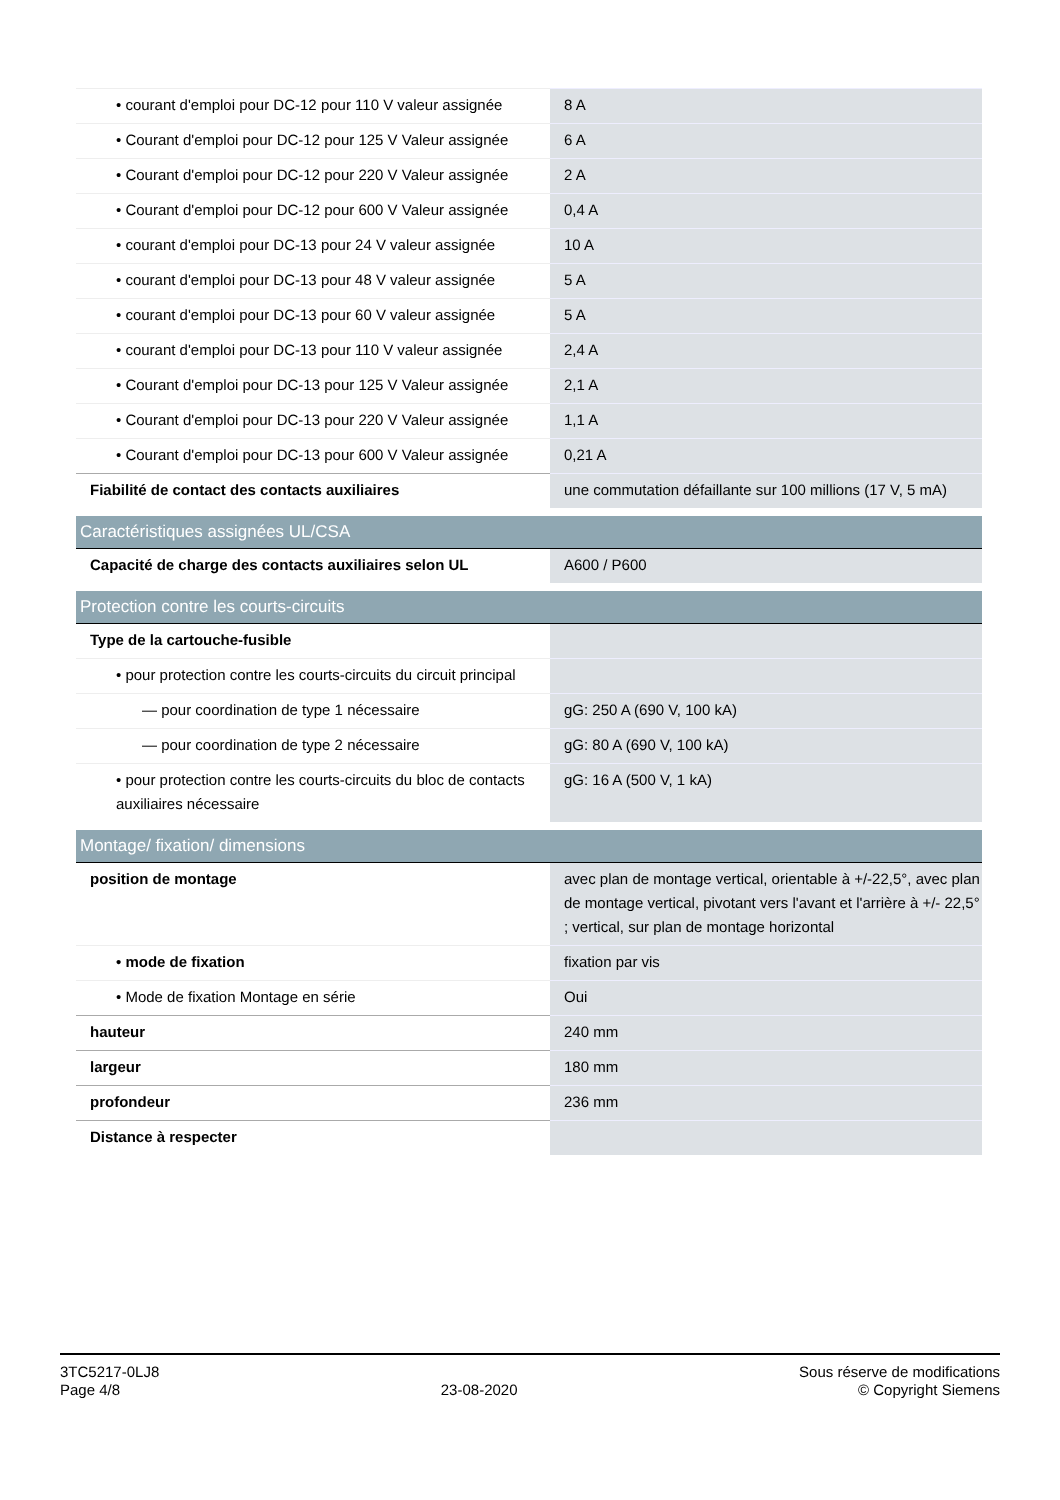| • courant d'emploi pour DC-12 pour 110 V valeur assignée | 8 A |
| • Courant d'emploi pour DC-12 pour 125 V Valeur assignée | 6 A |
| • Courant d'emploi pour DC-12 pour 220 V Valeur assignée | 2 A |
| • Courant d'emploi pour DC-12 pour 600 V Valeur assignée | 0,4 A |
| • courant d'emploi pour DC-13 pour 24 V valeur assignée | 10 A |
| • courant d'emploi pour DC-13 pour 48 V valeur assignée | 5 A |
| • courant d'emploi pour DC-13 pour 60 V valeur assignée | 5 A |
| • courant d'emploi pour DC-13 pour 110 V valeur assignée | 2,4 A |
| • Courant d'emploi pour DC-13 pour 125 V Valeur assignée | 2,1 A |
| • Courant d'emploi pour DC-13 pour 220 V Valeur assignée | 1,1 A |
| • Courant d'emploi pour DC-13 pour 600 V Valeur assignée | 0,21 A |
| Fiabilité de contact des contacts auxiliaires | une commutation défaillante sur 100 millions (17 V, 5 mA) |
| Caractéristiques assignées UL/CSA | |
| Capacité de charge des contacts auxiliaires selon UL | A600 / P600 |
| Protection contre les courts-circuits | |
| Type de la cartouche-fusible | |
| • pour protection contre les courts-circuits du circuit principal | |
| — pour coordination de type 1 nécessaire | gG: 250 A (690 V, 100 kA) |
| — pour coordination de type 2 nécessaire | gG: 80 A (690 V, 100 kA) |
| • pour protection contre les courts-circuits du bloc de contacts auxiliaires nécessaire | gG: 16 A (500 V, 1 kA) |
| Montage/ fixation/ dimensions | |
| position de montage | avec plan de montage vertical, orientable à +/-22,5°, avec plan de montage vertical, pivotant vers l'avant et l'arrière à +/- 22,5° ; vertical, sur plan de montage horizontal |
| • mode de fixation | fixation par vis |
| • Mode de fixation Montage en série | Oui |
| hauteur | 240 mm |
| largeur | 180 mm |
| profondeur | 236 mm |
| Distance à respecter | |
3TC5217-0LJ8
Page 4/8
23-08-2020
Sous réserve de modifications
© Copyright Siemens